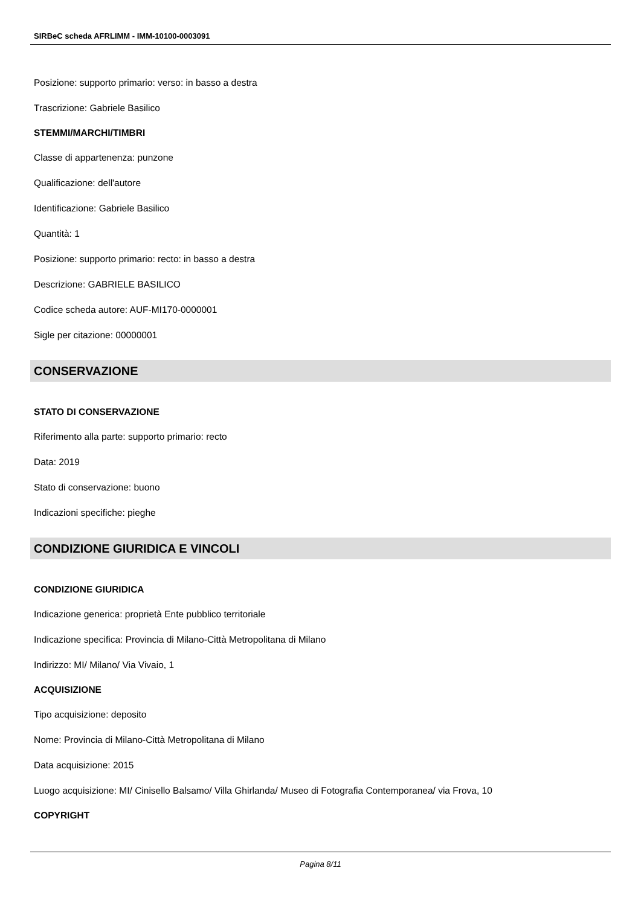SIRBeC scheda AFRLIMM - IMM-10100-0003091
Posizione: supporto primario: verso: in basso a destra
Trascrizione: Gabriele Basilico
STEMMI/MARCHI/TIMBRI
Classe di appartenenza: punzone
Qualificazione: dell'autore
Identificazione: Gabriele Basilico
Quantità: 1
Posizione: supporto primario: recto: in basso a destra
Descrizione: GABRIELE BASILICO
Codice scheda autore: AUF-MI170-0000001
Sigle per citazione: 00000001
CONSERVAZIONE
STATO DI CONSERVAZIONE
Riferimento alla parte: supporto primario: recto
Data: 2019
Stato di conservazione: buono
Indicazioni specifiche: pieghe
CONDIZIONE GIURIDICA E VINCOLI
CONDIZIONE GIURIDICA
Indicazione generica: proprietà Ente pubblico territoriale
Indicazione specifica: Provincia di Milano-Città Metropolitana di Milano
Indirizzo: MI/ Milano/ Via Vivaio, 1
ACQUISIZIONE
Tipo acquisizione: deposito
Nome: Provincia di Milano-Città Metropolitana di Milano
Data acquisizione: 2015
Luogo acquisizione: MI/ Cinisello Balsamo/ Villa Ghirlanda/ Museo di Fotografia Contemporanea/ via Frova, 10
COPYRIGHT
Pagina 8/11